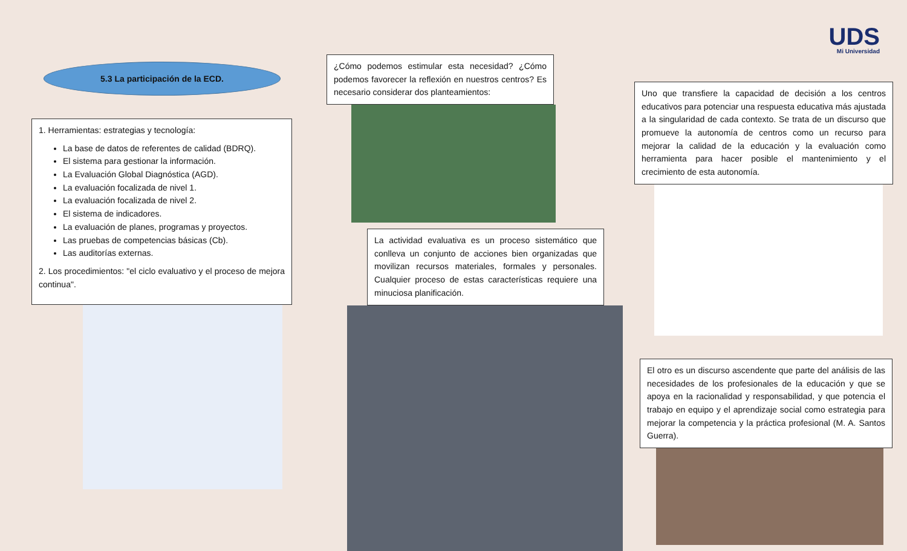5.3 La participación de la ECD.
1. Herramientas: estrategias y tecnología:
La base de datos de referentes de calidad (BDRQ).
El sistema para gestionar la información.
La Evaluación Global Diagnóstica (AGD).
La evaluación focalizada de nivel 1.
La evaluación focalizada de nivel 2.
El sistema de indicadores.
La evaluación de planes, programas y proyectos.
Las pruebas de competencias básicas (Cb).
Las auditorías externas.
2. Los procedimientos: "el ciclo evaluativo y el proceso de mejora continua".
¿Cómo podemos estimular esta necesidad? ¿Cómo podemos favorecer la reflexión en nuestros centros? Es necesario considerar dos planteamientos:
La actividad evaluativa es un proceso sistemático que conlleva un conjunto de acciones bien organizadas que movilizan recursos materiales, formales y personales. Cualquier proceso de estas características requiere una minuciosa planificación.
UDS
Mi Universidad
Uno que transfiere la capacidad de decisión a los centros educativos para potenciar una respuesta educativa más ajustada a la singularidad de cada contexto. Se trata de un discurso que promueve la autonomía de centros como un recurso para mejorar la calidad de la educación y la evaluación como herramienta para hacer posible el mantenimiento y el crecimiento de esta autonomía.
El otro es un discurso ascendente que parte del análisis de las necesidades de los profesionales de la educación y que se apoya en la racionalidad y responsabilidad, y que potencia el trabajo en equipo y el aprendizaje social como estrategia para mejorar la competencia y la práctica profesional (M. A. Santos Guerra).